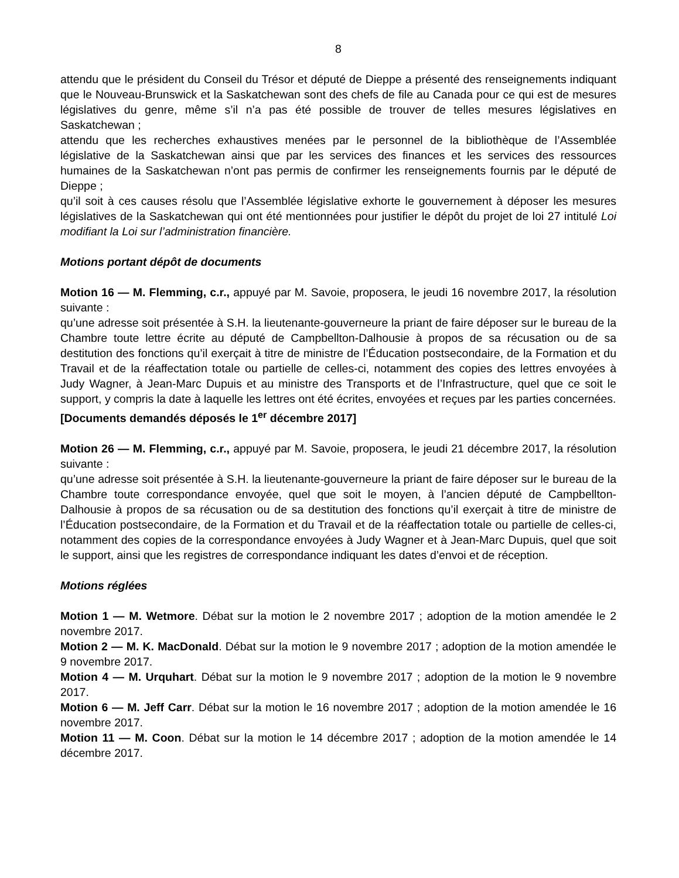8
attendu que le président du Conseil du Trésor et député de Dieppe a présenté des renseignements indiquant que le Nouveau-Brunswick et la Saskatchewan sont des chefs de file au Canada pour ce qui est de mesures législatives du genre, même s’il n’a pas été possible de trouver de telles mesures législatives en Saskatchewan ;
attendu que les recherches exhaustives menées par le personnel de la bibliothèque de l’Assemblée législative de la Saskatchewan ainsi que par les services des finances et les services des ressources humaines de la Saskatchewan n’ont pas permis de confirmer les renseignements fournis par le député de Dieppe ;
qu’il soit à ces causes résolu que l’Assemblée législative exhorte le gouvernement à déposer les mesures législatives de la Saskatchewan qui ont été mentionnées pour justifier le dépôt du projet de loi 27 intitulé Loi modifiant la Loi sur l’administration financière.
Motions portant dépôt de documents
Motion 16 — M. Flemming, c.r., appuyé par M. Savoie, proposera, le jeudi 16 novembre 2017, la résolution suivante :
qu’une adresse soit présentée à S.H. la lieutenante-gouverneure la priant de faire déposer sur le bureau de la Chambre toute lettre écrite au député de Campbellton-Dalhousie à propos de sa récusation ou de sa destitution des fonctions qu’il exerçait à titre de ministre de l’Éducation postsecondaire, de la Formation et du Travail et de la réaffectation totale ou partielle de celles-ci, notamment des copies des lettres envoyées à Judy Wagner, à Jean-Marc Dupuis et au ministre des Transports et de l’Infrastructure, quel que ce soit le support, y compris la date à laquelle les lettres ont été écrites, envoyées et reçues par les parties concernées.
[Documents demandés déposés le 1<sup>er</sup> décembre 2017]
Motion 26 — M. Flemming, c.r., appuyé par M. Savoie, proposera, le jeudi 21 décembre 2017, la résolution suivante :
qu’une adresse soit présentée à S.H. la lieutenante-gouverneure la priant de faire déposer sur le bureau de la Chambre toute correspondance envoyée, quel que soit le moyen, à l’ancien député de Campbellton-Dalhousie à propos de sa récusation ou de sa destitution des fonctions qu’il exerçait à titre de ministre de l’Éducation postsecondaire, de la Formation et du Travail et de la réaffectation totale ou partielle de celles-ci, notamment des copies de la correspondance envoyées à Judy Wagner et à Jean-Marc Dupuis, quel que soit le support, ainsi que les registres de correspondance indiquant les dates d’envoi et de réception.
Motions réglées
Motion 1 — M. Wetmore. Débat sur la motion le 2 novembre 2017 ; adoption de la motion amendée le 2 novembre 2017.
Motion 2 — M. K. MacDonald. Débat sur la motion le 9 novembre 2017 ; adoption de la motion amendée le 9 novembre 2017.
Motion 4 — M. Urquhart. Débat sur la motion le 9 novembre 2017 ; adoption de la motion le 9 novembre 2017.
Motion 6 — M. Jeff Carr. Débat sur la motion le 16 novembre 2017 ; adoption de la motion amendée le 16 novembre 2017.
Motion 11 — M. Coon. Débat sur la motion le 14 décembre 2017 ; adoption de la motion amendée le 14 décembre 2017.